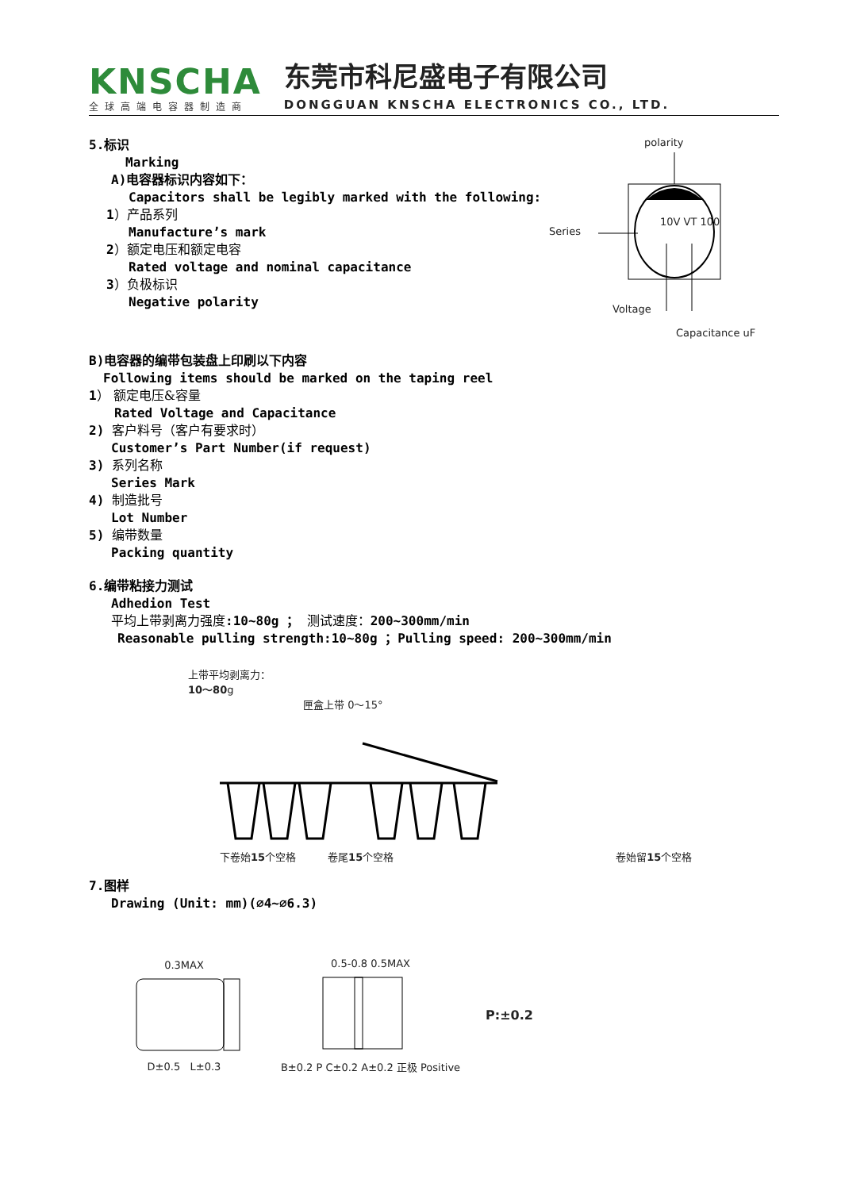KNSCHA
全球高端电容器制造商
东莞市科尼盛电子有限公司
DONGGUAN KNSCHA ELECTRONICS CO., LTD.
5.标识
Marking
A)电容器标识内容如下：
Capacitors shall be legibly marked with the following:
1）产品系列
Manufacture’s mark
2）额定电压和额定电容
Rated voltage and nominal capacitance
3）负极标识
Negative polarity
polarity
Series
10V VT 100
Voltage
Capacitance uF
B)电容器的编带包装盘上印刷以下内容
Following items should be marked on the taping reel
1） 额定电压&容量
Rated Voltage and Capacitance
2) 客户料号（客户有要求时）
Customer’s Part Number(if request)
3) 系列名称
Series Mark
4) 制造批号
Lot Number
5) 编带数量
Packing quantity
6.编带粘接力测试
Adhedion Test
平均上带剥离力强度:10~80g ； 测试速度：200~300mm/min
Reasonable pulling strength:10~80g ；Pulling speed: 200~300mm/min
上带平均剥离力：
10～80g
匣盒上带 0～15°
下卷始15个空格 卷尾15个空格 卷始留15个空格
7.图样
Drawing (Unit: mm)(∅4~∅6.3)
0.3MAX
D±0.5 L±0.3
0.5-0.8 0.5MAX
B±0.2 P C±0.2 A±0.2 正极 Positive
P:±0.2